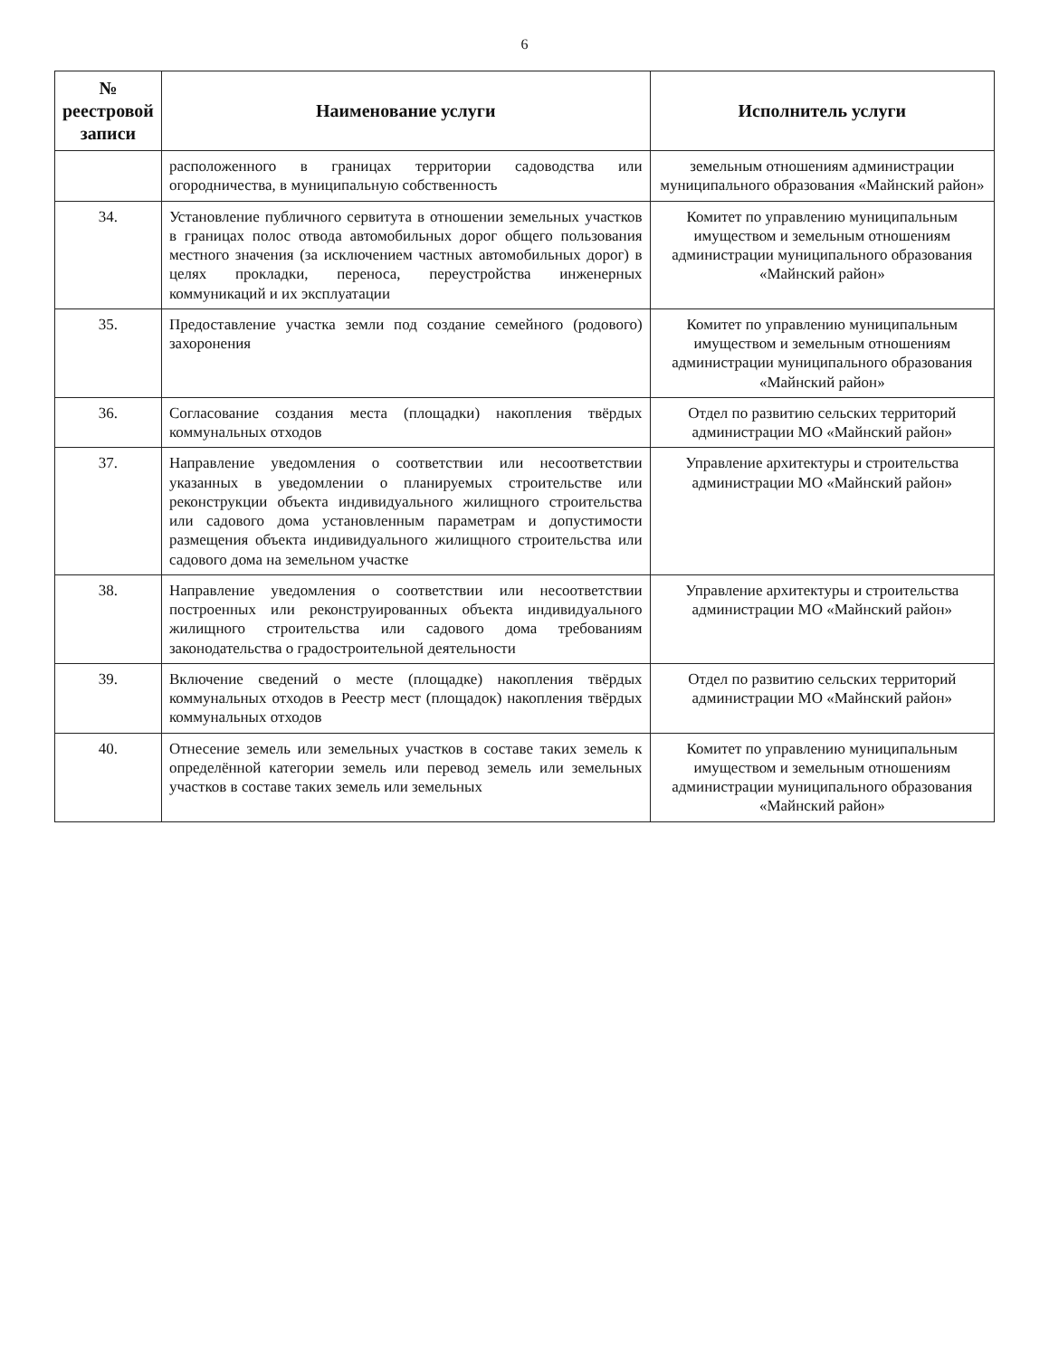6
| № реестровой записи | Наименование услуги | Исполнитель услуги |
| --- | --- | --- |
| | расположенного в границах территории садоводства или огородничества, в муниципальную собственность | земельным отношениям администрации муниципального образования «Майнский район» |
| 34. | Установление публичного сервитута в отношении земельных участков в границах полос отвода автомобильных дорог общего пользования местного значения (за исключением частных автомобильных дорог) в целях прокладки, переноса, переустройства инженерных коммуникаций и их эксплуатации | Комитет по управлению муниципальным имуществом и земельным отношениям администрации муниципального образования «Майнский район» |
| 35. | Предоставление участка земли под создание семейного (родового) захоронения | Комитет по управлению муниципальным имуществом и земельным отношениям администрации муниципального образования «Майнский район» |
| 36. | Согласование создания места (площадки) накопления твёрдых коммунальных отходов | Отдел по развитию сельских территорий администрации МО «Майнский район» |
| 37. | Направление уведомления о соответствии или несоответствии указанных в уведомлении о планируемых строительстве или реконструкции объекта индивидуального жилищного строительства или садового дома установленным параметрам и допустимости размещения объекта индивидуального жилищного строительства или садового дома на земельном участке | Управление архитектуры и строительства администрации МО «Майнский район» |
| 38. | Направление уведомления о соответствии или несоответствии построенных или реконструированных объекта индивидуального жилищного строительства или садового дома требованиям законодательства о градостроительной деятельности | Управление архитектуры и строительства администрации МО «Майнский район» |
| 39. | Включение сведений о месте (площадке) накопления твёрдых коммунальных отходов в Реестр мест (площадок) накопления твёрдых коммунальных отходов | Отдел по развитию сельских территорий администрации МО «Майнский район» |
| 40. | Отнесение земель или земельных участков в составе таких земель к определённой категории земель или перевод земель или земельных участков в составе таких земель или земельных | Комитет по управлению муниципальным имуществом и земельным отношениям администрации муниципального образования «Майнский район» |